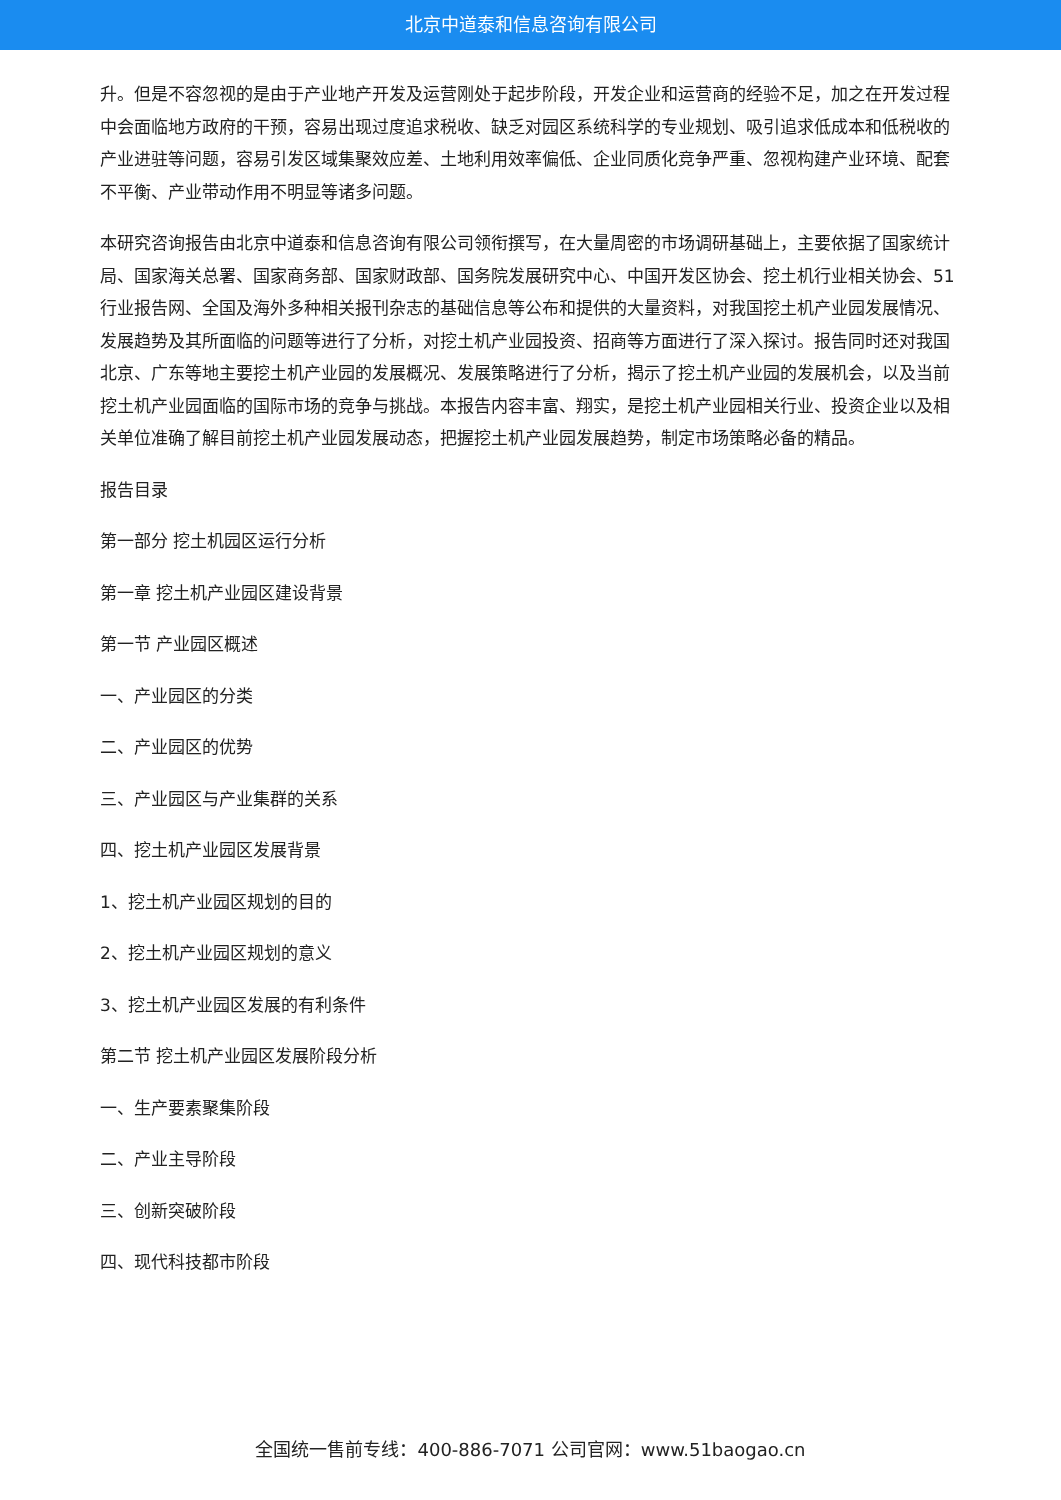北京中道泰和信息咨询有限公司
升。但是不容忽视的是由于产业地产开发及运营刚处于起步阶段，开发企业和运营商的经验不足，加之在开发过程中会面临地方政府的干预，容易出现过度追求税收、缺乏对园区系统科学的专业规划、吸引追求低成本和低税收的产业进驻等问题，容易引发区域集聚效应差、土地利用效率偏低、企业同质化竞争严重、忽视构建产业环境、配套不平衡、产业带动作用不明显等诸多问题。
本研究咨询报告由北京中道泰和信息咨询有限公司领衔撰写，在大量周密的市场调研基础上，主要依据了国家统计局、国家海关总署、国家商务部、国家财政部、国务院发展研究中心、中国开发区协会、挖土机行业相关协会、51行业报告网、全国及海外多种相关报刊杂志的基础信息等公布和提供的大量资料，对我国挖土机产业园发展情况、发展趋势及其所面临的问题等进行了分析，对挖土机产业园投资、招商等方面进行了深入探讨。报告同时还对我国北京、广东等地主要挖土机产业园的发展概况、发展策略进行了分析，揭示了挖土机产业园的发展机会，以及当前挖土机产业园面临的国际市场的竞争与挑战。本报告内容丰富、翔实，是挖土机产业园相关行业、投资企业以及相关单位准确了解目前挖土机产业园发展动态，把握挖土机产业园发展趋势，制定市场策略必备的精品。
报告目录
第一部分 挖土机园区运行分析
第一章 挖土机产业园区建设背景
第一节 产业园区概述
一、产业园区的分类
二、产业园区的优势
三、产业园区与产业集群的关系
四、挖土机产业园区发展背景
1、挖土机产业园区规划的目的
2、挖土机产业园区规划的意义
3、挖土机产业园区发展的有利条件
第二节 挖土机产业园区发展阶段分析
一、生产要素聚集阶段
二、产业主导阶段
三、创新突破阶段
四、现代科技都市阶段
全国统一售前专线：400-886-7071 公司官网：www.51baogao.cn